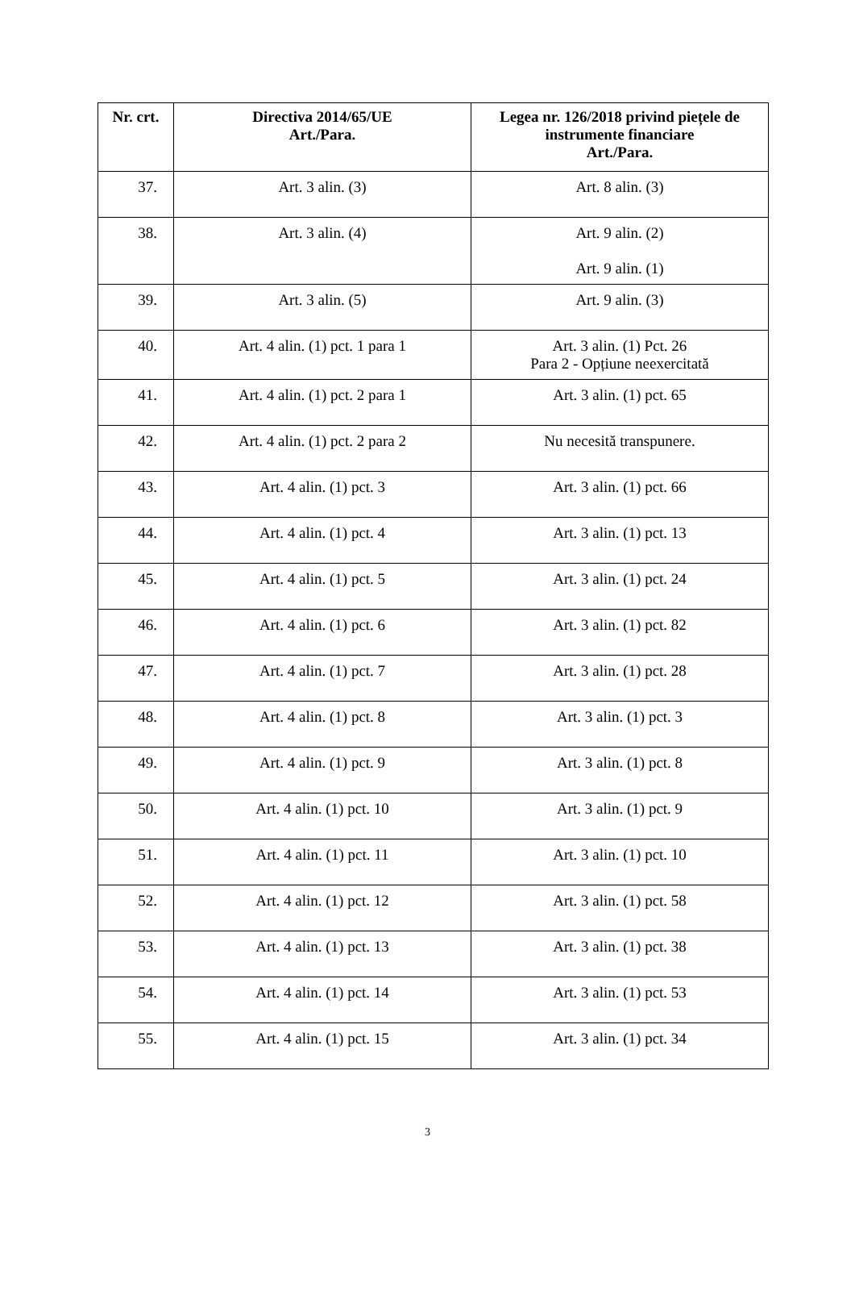| Nr. crt. | Directiva 2014/65/UE Art./Para. | Legea nr. 126/2018 privind piețele de instrumente financiare Art./Para. |
| --- | --- | --- |
| 37. | Art. 3 alin. (3) | Art. 8 alin. (3) |
| 38. | Art. 3 alin. (4) | Art. 9 alin. (2) Art. 9 alin. (1) |
| 39. | Art. 3 alin. (5) | Art. 9 alin. (3) |
| 40. | Art. 4 alin. (1) pct. 1 para 1 | Art. 3 alin. (1) Pct. 26 Para 2 - Opțiune neexercitată |
| 41. | Art. 4 alin. (1) pct. 2 para 1 | Art. 3 alin. (1) pct. 65 |
| 42. | Art. 4 alin. (1) pct. 2 para 2 | Nu necesită transpunere. |
| 43. | Art. 4 alin. (1) pct. 3 | Art. 3 alin. (1) pct. 66 |
| 44. | Art. 4 alin. (1) pct. 4 | Art. 3 alin. (1) pct. 13 |
| 45. | Art. 4 alin. (1) pct. 5 | Art. 3 alin. (1) pct. 24 |
| 46. | Art. 4 alin. (1) pct. 6 | Art. 3 alin. (1) pct. 82 |
| 47. | Art. 4 alin. (1) pct. 7 | Art. 3 alin. (1) pct. 28 |
| 48. | Art. 4 alin. (1) pct. 8 | Art. 3 alin. (1) pct. 3 |
| 49. | Art. 4 alin. (1) pct. 9 | Art. 3 alin. (1) pct. 8 |
| 50. | Art. 4 alin. (1) pct. 10 | Art. 3 alin. (1) pct. 9 |
| 51. | Art. 4 alin. (1) pct. 11 | Art. 3 alin. (1) pct. 10 |
| 52. | Art. 4 alin. (1) pct. 12 | Art. 3 alin. (1) pct. 58 |
| 53. | Art. 4 alin. (1) pct. 13 | Art. 3 alin. (1) pct. 38 |
| 54. | Art. 4 alin. (1) pct. 14 | Art. 3 alin. (1) pct. 53 |
| 55. | Art. 4 alin. (1) pct. 15 | Art. 3 alin. (1) pct. 34 |
3